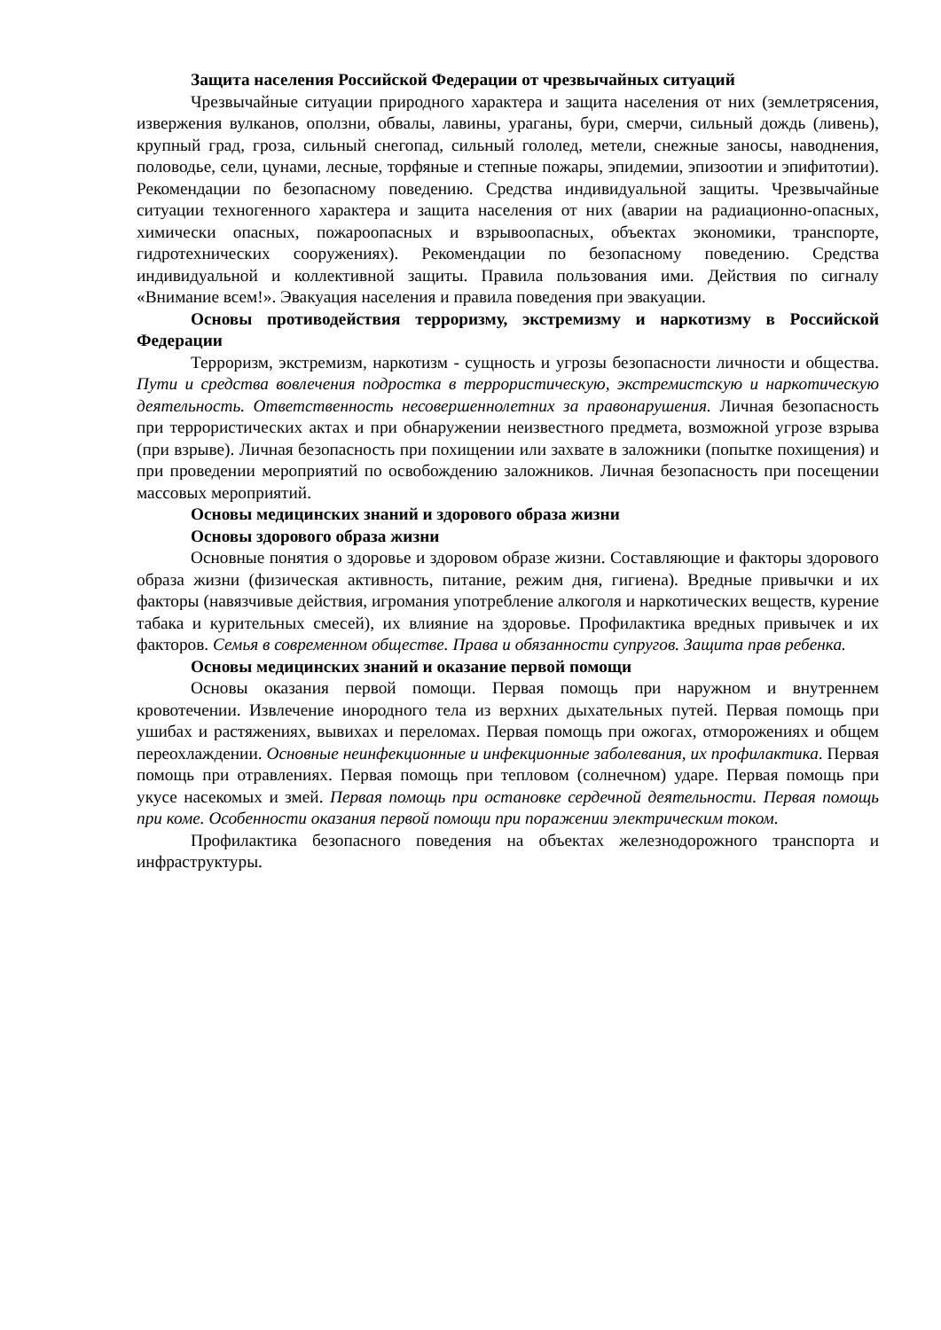Защита населения Российской Федерации от чрезвычайных ситуаций
Чрезвычайные ситуации природного характера и защита населения от них (землетрясения, извержения вулканов, оползни, обвалы, лавины, ураганы, бури, смерчи, сильный дождь (ливень), крупный град, гроза, сильный снегопад, сильный гололед, метели, снежные заносы, наводнения, половодье, сели, цунами, лесные, торфяные и степные пожары, эпидемии, эпизоотии и эпифитотии). Рекомендации по безопасному поведению. Средства индивидуальной защиты. Чрезвычайные ситуации техногенного характера и защита населения от них (аварии на радиационно-опасных, химически опасных, пожароопасных и взрывоопасных, объектах экономики, транспорте, гидротехнических сооружениях). Рекомендации по безопасному поведению. Средства индивидуальной и коллективной защиты. Правила пользования ими. Действия по сигналу «Внимание всем!». Эвакуация населения и правила поведения при эвакуации.
Основы противодействия терроризму, экстремизму и наркотизму в Российской Федерации
Терроризм, экстремизм, наркотизм - сущность и угрозы безопасности личности и общества. Пути и средства вовлечения подростка в террористическую, экстремистскую и наркотическую деятельность. Ответственность несовершеннолетних за правонарушения. Личная безопасность при террористических актах и при обнаружении неизвестного предмета, возможной угрозе взрыва (при взрыве). Личная безопасность при похищении или захвате в заложники (попытке похищения) и при проведении мероприятий по освобождению заложников. Личная безопасность при посещении массовых мероприятий.
Основы медицинских знаний и здорового образа жизни
Основы здорового образа жизни
Основные понятия о здоровье и здоровом образе жизни. Составляющие и факторы здорового образа жизни (физическая активность, питание, режим дня, гигиена). Вредные привычки и их факторы (навязчивые действия, игромания употребление алкоголя и наркотических веществ, курение табака и курительных смесей), их влияние на здоровье. Профилактика вредных привычек и их факторов. Семья в современном обществе. Права и обязанности супругов. Защита прав ребенка.
Основы медицинских знаний и оказание первой помощи
Основы оказания первой помощи. Первая помощь при наружном и внутреннем кровотечении. Извлечение инородного тела из верхних дыхательных путей. Первая помощь при ушибах и растяжениях, вывихах и переломах. Первая помощь при ожогах, отморожениях и общем переохлаждении. Основные неинфекционные и инфекционные заболевания, их профилактика. Первая помощь при отравлениях. Первая помощь при тепловом (солнечном) ударе. Первая помощь при укусе насекомых и змей. Первая помощь при остановке сердечной деятельности. Первая помощь при коме. Особенности оказания первой помощи при поражении электрическим током.
Профилактика безопасного поведения на объектах железнодорожного транспорта и инфраструктуры.